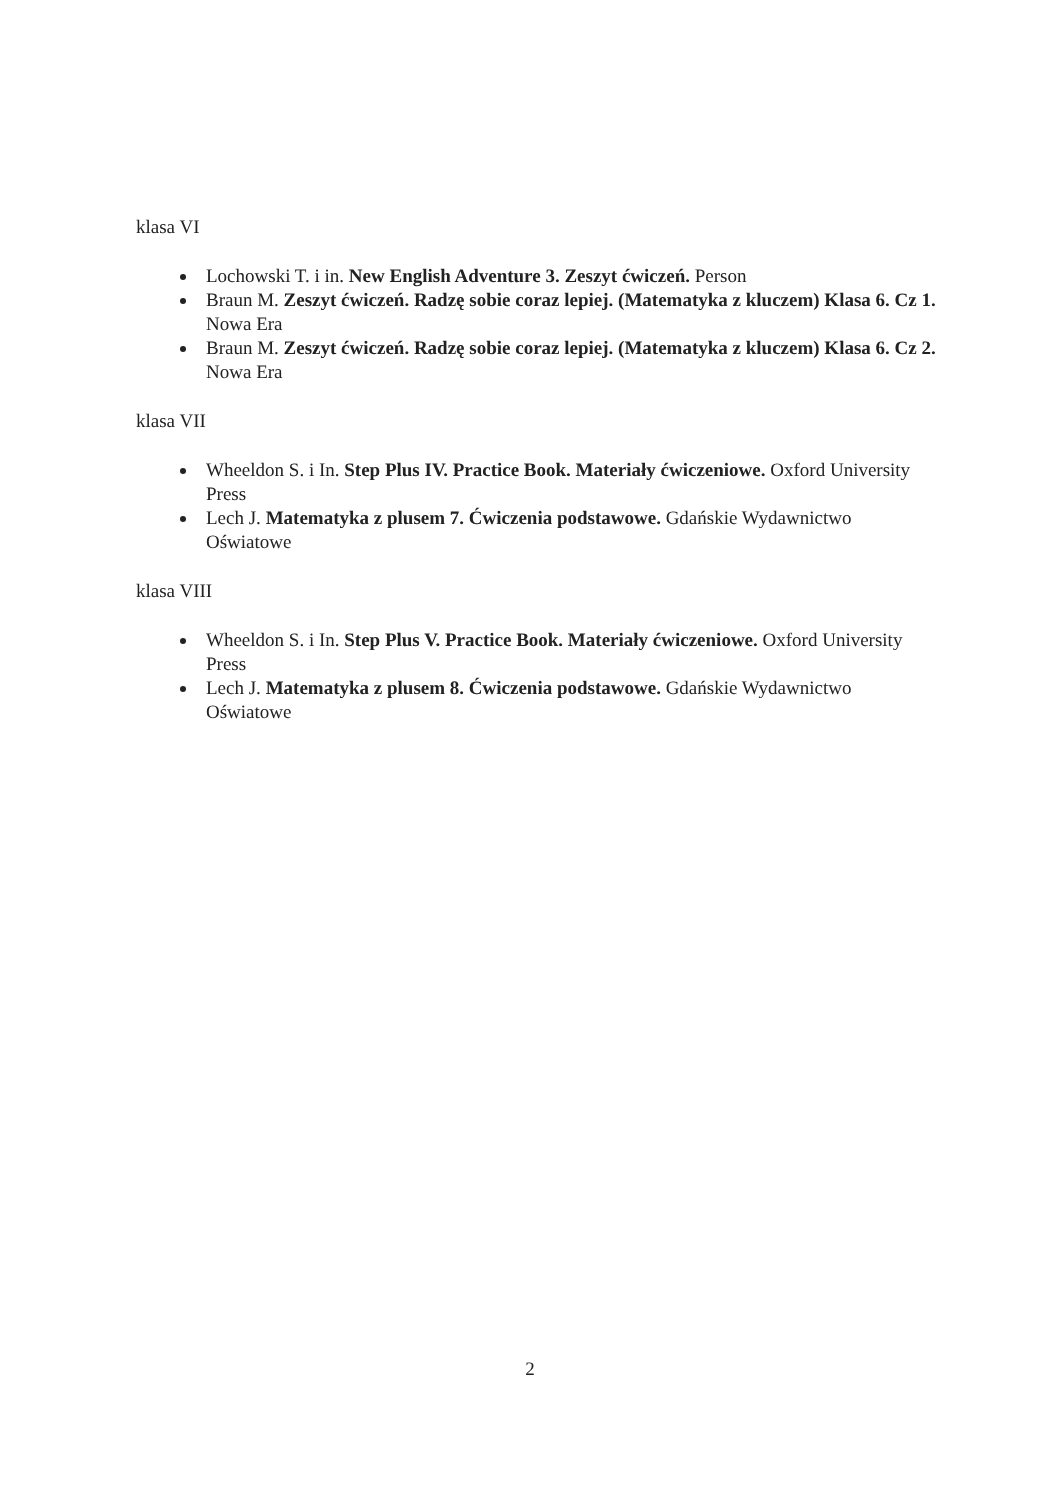klasa VI
Lochowski T. i in. New English Adventure 3. Zeszyt ćwiczeń. Person
Braun M. Zeszyt ćwiczeń. Radzę sobie coraz lepiej. (Matematyka z kluczem) Klasa 6. Cz 1. Nowa Era
Braun M. Zeszyt ćwiczeń. Radzę sobie coraz lepiej. (Matematyka z kluczem) Klasa 6. Cz 2. Nowa Era
klasa VII
Wheeldon S. i In. Step Plus IV. Practice Book. Materiały ćwiczeniowe. Oxford University Press
Lech J. Matematyka z plusem 7. Ćwiczenia podstawowe. Gdańskie Wydawnictwo Oświatowe
klasa VIII
Wheeldon S. i In. Step Plus V. Practice Book. Materiały ćwiczeniowe. Oxford University Press
Lech J. Matematyka z plusem 8. Ćwiczenia podstawowe. Gdańskie Wydawnictwo Oświatowe
2